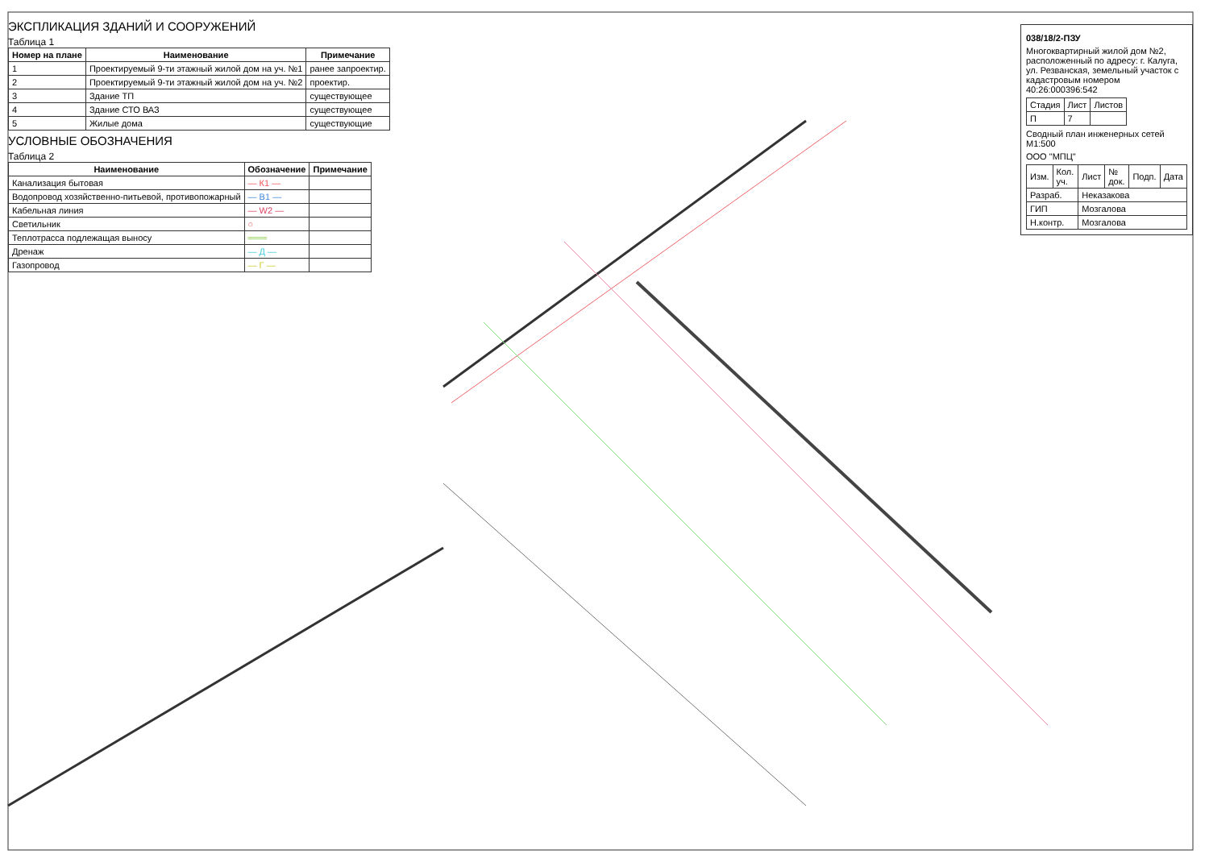ЭКСПЛИКАЦИЯ ЗДАНИЙ И СООРУЖЕНИЙ
Таблица 1
| Номер на плане | Наименование | Примечание |
| --- | --- | --- |
| 1 | Проектируемый 9-ти этажный жилой дом на уч. №1 | ранее запроектир. |
| 2 | Проектируемый 9-ти этажный жилой дом на уч. №2 | проектир. |
| 3 | Здание ТП | существующее |
| 4 | Здание СТО ВАЗ | существующее |
| 5 | Жилые дома | существующие |
УСЛОВНЫЕ ОБОЗНАЧЕНИЯ
Таблица 2
| Наименование | Обозначение | Примечание |
| --- | --- | --- |
| Канализация бытовая | — К1 — | |
| Водопровод хозяйственно-питьевой, противопожарный | — В1 — | |
| Кабельная линия | — W2 — | |
| Светильник | ○ | |
| Теплотрасса подлежащая выносу | ═══ | |
| Дренаж | — Д — | |
| Газопровод | — Г — | |
038/18/2-ПЗУ
Многоквартирный жилой дом №2, расположенный по адресу: г. Калуга, ул. Резванская, земельный участок с кадастровым номером 40:26:000396:542
| Стадия | Лист | Листов |
| П | 7 | |
Сводный план инженерных сетей М1:500
ООО "МПЦ"
| Изм. | Кол. уч. | Лист | № док. | Подп. | Дата |
| Разраб. | | Неказакова | | | |
| ГИП | | Мозгалова | | | |
| Н.контр. | | Мозгалова | | | |